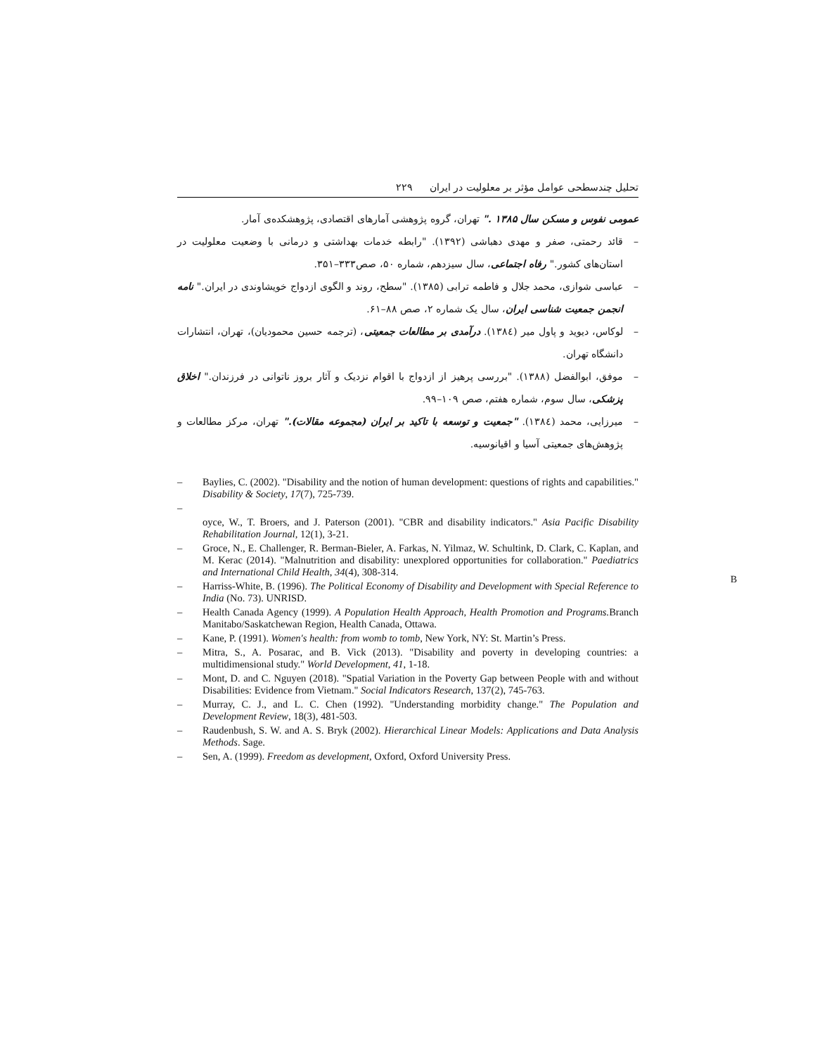تحلیل چندسطحی عوامل مؤثر بر معلولیت در ایران ۲۲۹
عمومی نفوس و مسکن سال ۱۳۸۵ ." تهران، گروه پژوهشی آمارهای اقتصادی، پژوهشکده‌ی آمار.
– قائد رحمتی، صفر و مهدی دهباشی (۱۳۹۲). "رابطه خدمات بهداشتی و درمانی با وضعیت معلولیت در استان‌های کشور." رفاه اجتماعی، سال سیزدهم، شماره ۵۰، صص۳۳۳–۳۵۱.
– عباسی شوازی، محمد جلال و فاطمه ترابی (۱۳۸۵). "سطح، روند و الگوی ازدواج خویشاوندی در ایران." نامه انجمن جمعیت شناسی ایران، سال یک شماره ۲، صص ۸۸–۶۱.
– لوکاس، دیوید و پاول میر (۱۳۸٤). درآمدی بر مطالعات جمعیتی، (ترجمه حسین محمودیان)، تهران، انتشارات دانشگاه تهران.
– موفق، ابوالفضل (۱۳۸۸). "بررسی پرهیز از ازدواج با اقوام نزدیک و آثار بروز ناتوانی در فرزندان." اخلاق پزشکی، سال سوم، شماره هفتم، صص ۱۰۹–۹۹.
– میرزایی، محمد (۱۳۸٤). "جمعیت و توسعه با تاکید بر ایران (مجموعه مقالات)." تهران، مرکز مطالعات و پژوهش‌های جمعیتی آسیا و اقیانوسیه.
– Baylies, C. (2002). "Disability and the notion of human development: questions of rights and capabilities." Disability & Society, 17(7), 725-739.
–
oyce, W., T. Broers, and J. Paterson (2001). "CBR and disability indicators." Asia Pacific Disability Rehabilitation Journal, 12(1), 3-21.
– Groce, N., E. Challenger, R. Berman-Bieler, A. Farkas, N. Yilmaz, W. Schultink, D. Clark, C. Kaplan, and M. Kerac (2014). "Malnutrition and disability: unexplored opportunities for collaboration." Paediatrics and International Child Health, 34(4), 308-314.
– Harriss-White, B. (1996). The Political Economy of Disability and Development with Special Reference to India (No. 73). UNRISD.
– Health Canada Agency (1999). A Population Health Approach, Health Promotion and Programs. Branch Manitabo/Saskatchewan Region, Health Canada, Ottawa.
– Kane, P. (1991). Women's health: from womb to tomb, New York, NY: St. Martin’s Press.
– Mitra, S., A. Posarac, and B. Vick (2013). "Disability and poverty in developing countries: a multidimensional study." World Development, 41, 1-18.
– Mont, D. and C. Nguyen (2018). "Spatial Variation in the Poverty Gap between People with and without Disabilities: Evidence from Vietnam." Social Indicators Research, 137(2), 745-763.
– Murray, C. J., and L. C. Chen (1992). "Understanding morbidity change." The Population and Development Review, 18(3), 481-503.
– Raudenbush, S. W. and A. S. Bryk (2002). Hierarchical Linear Models: Applications and Data Analysis Methods. Sage.
– Sen, A. (1999). Freedom as development, Oxford, Oxford University Press.
B